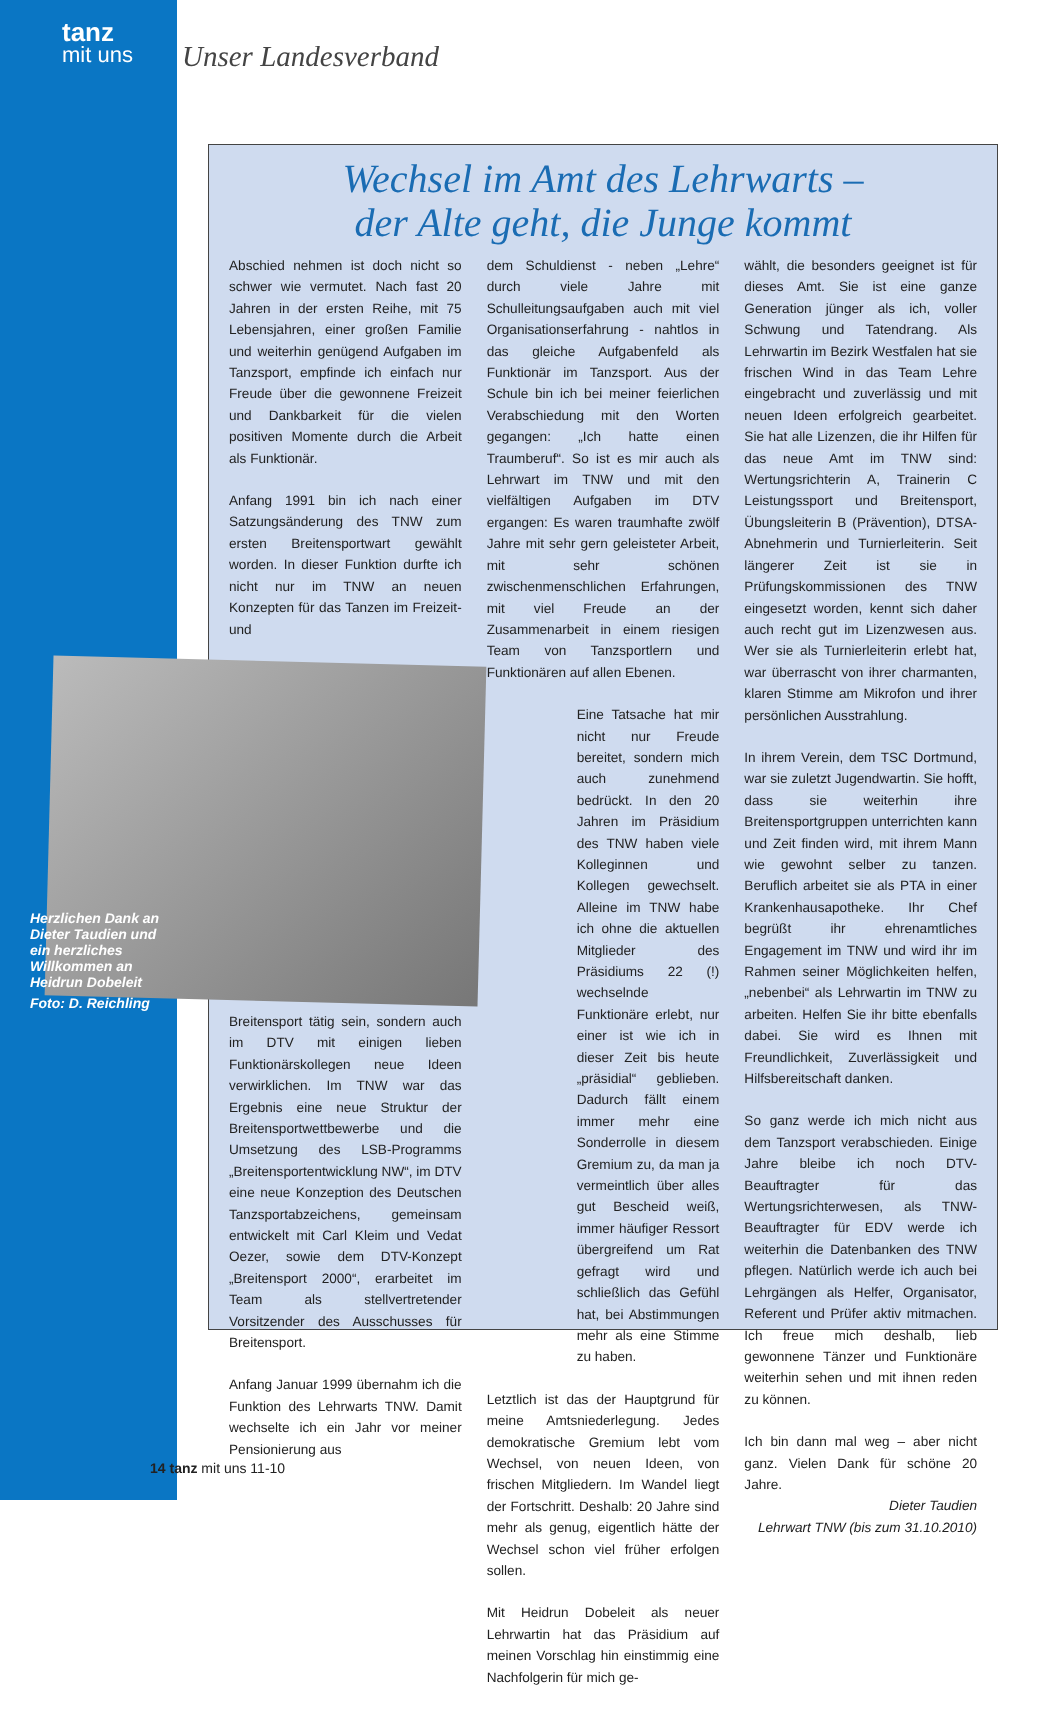tanz
mit uns
Unser Landesverband
Wechsel im Amt des Lehrwarts –
der Alte geht, die Junge kommt
Abschied nehmen ist doch nicht so schwer wie vermutet. Nach fast 20 Jahren in der ersten Reihe, mit 75 Lebensjahren, einer großen Familie und weiterhin genügend Aufgaben im Tanzsport, empfinde ich einfach nur Freude über die gewonnene Freizeit und Dankbarkeit für die vielen positiven Momente durch die Arbeit als Funktionär.
Anfang 1991 bin ich nach einer Satzungsänderung des TNW zum ersten Breitensportwart gewählt worden. In dieser Funktion durfte ich nicht nur im TNW an neuen Konzepten für das Tanzen im Freizeit- und
Breitensport tätig sein, sondern auch im DTV mit einigen lieben Funktionärskollegen neue Ideen verwirklichen. Im TNW war das Ergebnis eine neue Struktur der Breitensportwettbewerbe und die Umsetzung des LSB-Programms „Breitensportentwicklung NW“, im DTV eine neue Konzeption des Deutschen Tanzsportabzeichens, gemeinsam entwickelt mit Carl Kleim und Vedat Oezer, sowie dem DTV-Konzept „Breitensport 2000“, erarbeitet im Team als stellvertretender Vorsitzender des Ausschusses für Breitensport.
Anfang Januar 1999 übernahm ich die Funktion des Lehrwarts TNW. Damit wechselte ich ein Jahr vor meiner Pensionierung aus
dem Schuldienst - neben „Lehre“ durch viele Jahre mit Schulleitungsaufgaben auch mit viel Organisationserfahrung - nahtlos in das gleiche Aufgabenfeld als Funktionär im Tanzsport. Aus der Schule bin ich bei meiner feierlichen Verabschiedung mit den Worten gegangen: „Ich hatte einen Traumberuf“. So ist es mir auch als Lehrwart im TNW und mit den vielfältigen Aufgaben im DTV ergangen: Es waren traumhafte zwölf Jahre mit sehr gern geleisteter Arbeit, mit sehr schönen zwischenmenschlichen Erfahrungen, mit viel Freude an der Zusammenarbeit in einem riesigen Team von Tanzsportlern und Funktionären auf allen Ebenen.
Eine Tatsache hat mir nicht nur Freude bereitet, sondern mich auch zunehmend bedrückt. In den 20 Jahren im Präsidium des TNW haben viele Kolleginnen und Kollegen gewechselt. Alleine im TNW habe ich ohne die aktuellen Mitglieder des Präsidiums 22 (!) wechselnde Funktionäre erlebt, nur einer ist wie ich in dieser Zeit bis heute „präsidial“ geblieben. Dadurch fällt einem immer mehr eine Sonderrolle in diesem Gremium zu, da man ja vermeintlich über alles gut Bescheid weiß, immer häufiger Ressort übergreifend um Rat gefragt wird und schließlich das Gefühl hat, bei Abstimmungen mehr als eine Stimme zu haben.
Letztlich ist das der Hauptgrund für meine Amtsniederlegung. Jedes demokratische Gremium lebt vom Wechsel, von neuen Ideen, von frischen Mitgliedern. Im Wandel liegt der Fortschritt. Deshalb: 20 Jahre sind mehr als genug, eigentlich hätte der Wechsel schon viel früher erfolgen sollen.
Mit Heidrun Dobeleit als neuer Lehrwartin hat das Präsidium auf meinen Vorschlag hin einstimmig eine Nachfolgerin für mich ge-
wählt, die besonders geeignet ist für dieses Amt. Sie ist eine ganze Generation jünger als ich, voller Schwung und Tatendrang. Als Lehrwartin im Bezirk Westfalen hat sie frischen Wind in das Team Lehre eingebracht und zuverlässig und mit neuen Ideen erfolgreich gearbeitet. Sie hat alle Lizenzen, die ihr Hilfen für das neue Amt im TNW sind: Wertungsrichterin A, Trainerin C Leistungssport und Breitensport, Übungsleiterin B (Prävention), DTSA-Abnehmerin und Turnierleiterin. Seit längerer Zeit ist sie in Prüfungskommissionen des TNW eingesetzt worden, kennt sich daher auch recht gut im Lizenzwesen aus. Wer sie als Turnierleiterin erlebt hat, war überrascht von ihrer charmanten, klaren Stimme am Mikrofon und ihrer persönlichen Ausstrahlung.
In ihrem Verein, dem TSC Dortmund, war sie zuletzt Jugendwartin. Sie hofft, dass sie weiterhin ihre Breitensportgruppen unterrichten kann und Zeit finden wird, mit ihrem Mann wie gewohnt selber zu tanzen. Beruflich arbeitet sie als PTA in einer Krankenhausapotheke. Ihr Chef begrüßt ihr ehrenamtliches Engagement im TNW und wird ihr im Rahmen seiner Möglichkeiten helfen, „nebenbei“ als Lehrwartin im TNW zu arbeiten. Helfen Sie ihr bitte ebenfalls dabei. Sie wird es Ihnen mit Freundlichkeit, Zuverlässigkeit und Hilfsbereitschaft danken.
So ganz werde ich mich nicht aus dem Tanzsport verabschieden. Einige Jahre bleibe ich noch DTV-Beauftragter für das Wertungsrichterwesen, als TNW-Beauftragter für EDV werde ich weiterhin die Datenbanken des TNW pflegen. Natürlich werde ich auch bei Lehrgängen als Helfer, Organisator, Referent und Prüfer aktiv mitmachen. Ich freue mich deshalb, lieb gewonnene Tänzer und Funktionäre weiterhin sehen und mit ihnen reden zu können.
Ich bin dann mal weg – aber nicht ganz. Vielen Dank für schöne 20 Jahre.
Dieter Taudien
Lehrwart TNW (bis zum 31.10.2010)
Herzlichen Dank an Dieter Taudien und ein herzliches Willkommen an Heidrun Dobeleit
Foto: D. Reichling
14 tanz mit uns 11-10